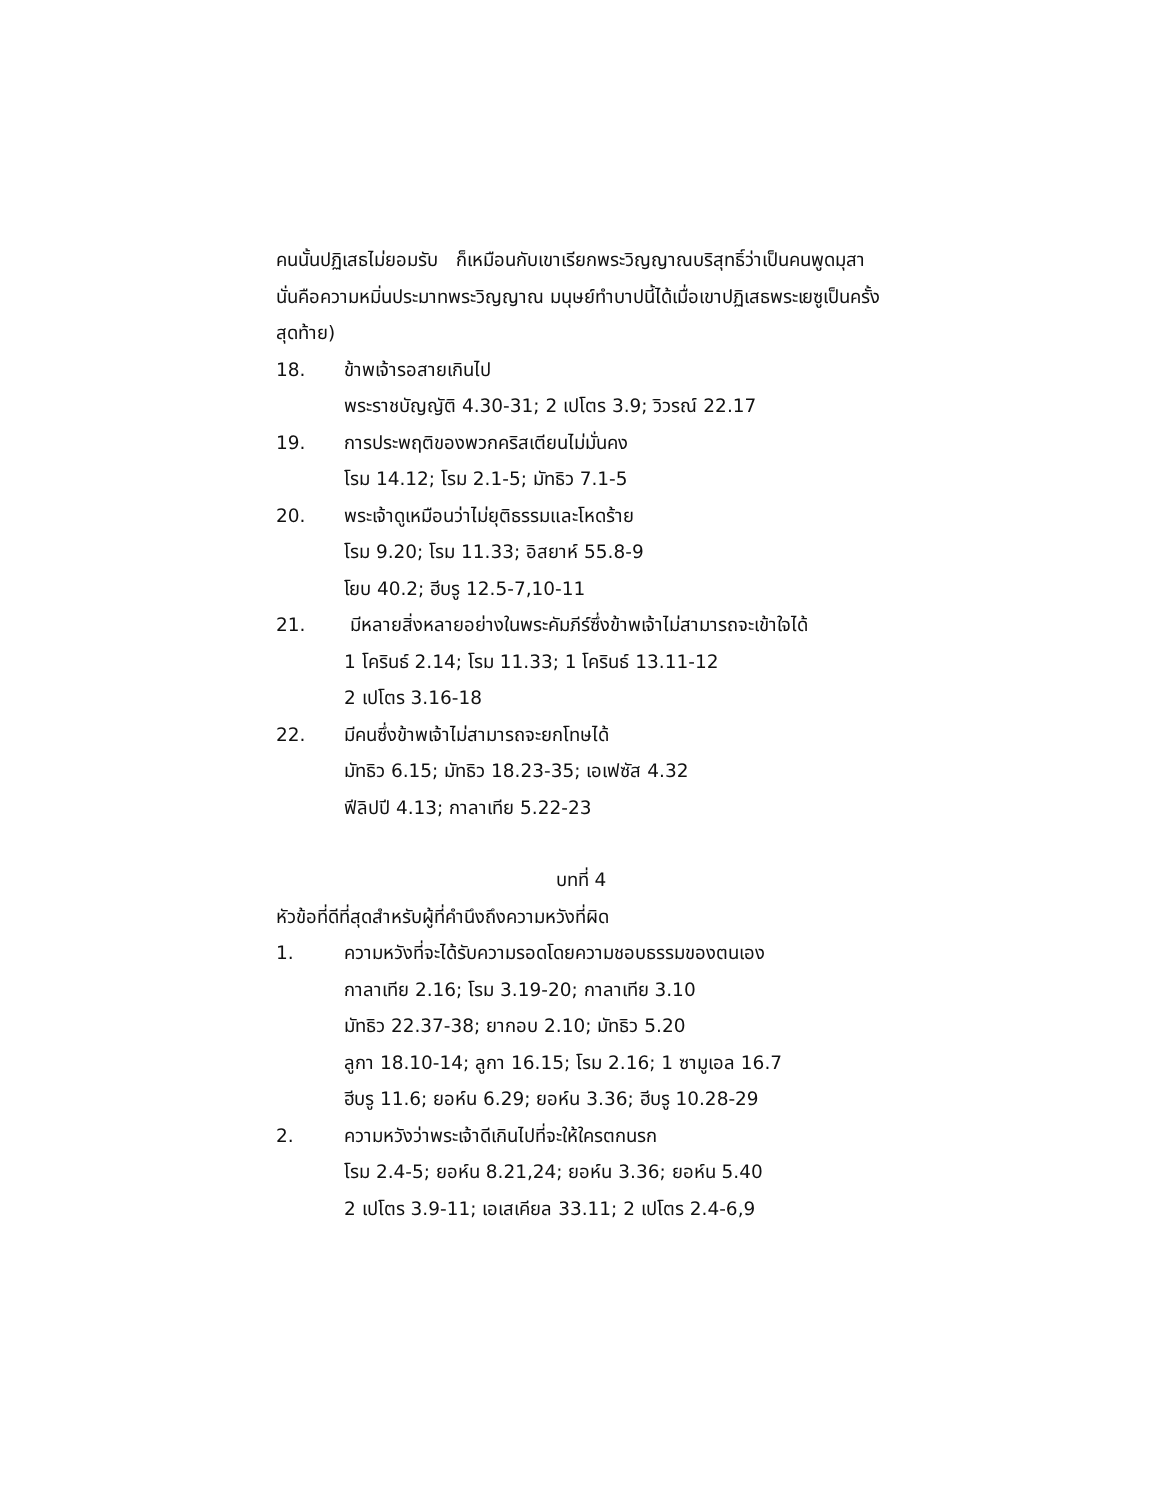คนนั้นปฏิเสธไม่ยอมรับ ก็เหมือนกับเขาเรียกพระวิญญาณบริสุทธิ์ว่าเป็นคนพูดมุสา นั่นคือความหมิ่นประมาทพระวิญญาณ มนุษย์ทำบาปนี้ได้เมื่อเขาปฏิเสธพระเยซูเป็นครั้งสุดท้าย)
18. ข้าพเจ้ารอสายเกินไป
พระราชบัญญัติ 4.30-31; 2 เปโตร 3.9; วิวรณ์ 22.17
19. การประพฤติของพวกคริสเตียนไม่มั่นคง
โรม 14.12; โรม 2.1-5; มัทธิว 7.1-5
20. พระเจ้าดูเหมือนว่าไม่ยุติธรรมและโหดร้าย
โรม 9.20; โรม 11.33; อิสยาห์ 55.8-9
โยบ 40.2; ฮีบรู 12.5-7,10-11
21. มีหลายสิ่งหลายอย่างในพระคัมภีร์ซึ่งข้าพเจ้าไม่สามารถจะเข้าใจได้
1 โครินธ์ 2.14; โรม 11.33; 1 โครินธ์ 13.11-12
2 เปโตร 3.16-18
22. มีคนซึ่งข้าพเจ้าไม่สามารถจะยกโทษได้
มัทธิว 6.15; มัทธิว 18.23-35; เอเฟซัส 4.32
ฟีลิปปี 4.13; กาลาเทีย 5.22-23
บทที่ 4
หัวข้อที่ดีที่สุดสำหรับผู้ที่คำนึงถึงความหวังที่ผิด
1. ความหวังที่จะได้รับความรอดโดยความชอบธรรมของตนเอง
กาลาเทีย 2.16; โรม 3.19-20; กาลาเทีย 3.10
มัทธิว 22.37-38; ยากอบ 2.10; มัทธิว 5.20
ลูกา 18.10-14; ลูกา 16.15; โรม 2.16; 1 ซามูเอล 16.7
ฮีบรู 11.6; ยอห์น 6.29; ยอห์น 3.36; ฮีบรู 10.28-29
2. ความหวังว่าพระเจ้าดีเกินไปที่จะให้ใครตกนรก
โรม 2.4-5; ยอห์น 8.21,24; ยอห์น 3.36; ยอห์น 5.40
2 เปโตร 3.9-11; เอเสเคียล 33.11; 2 เปโตร 2.4-6,9